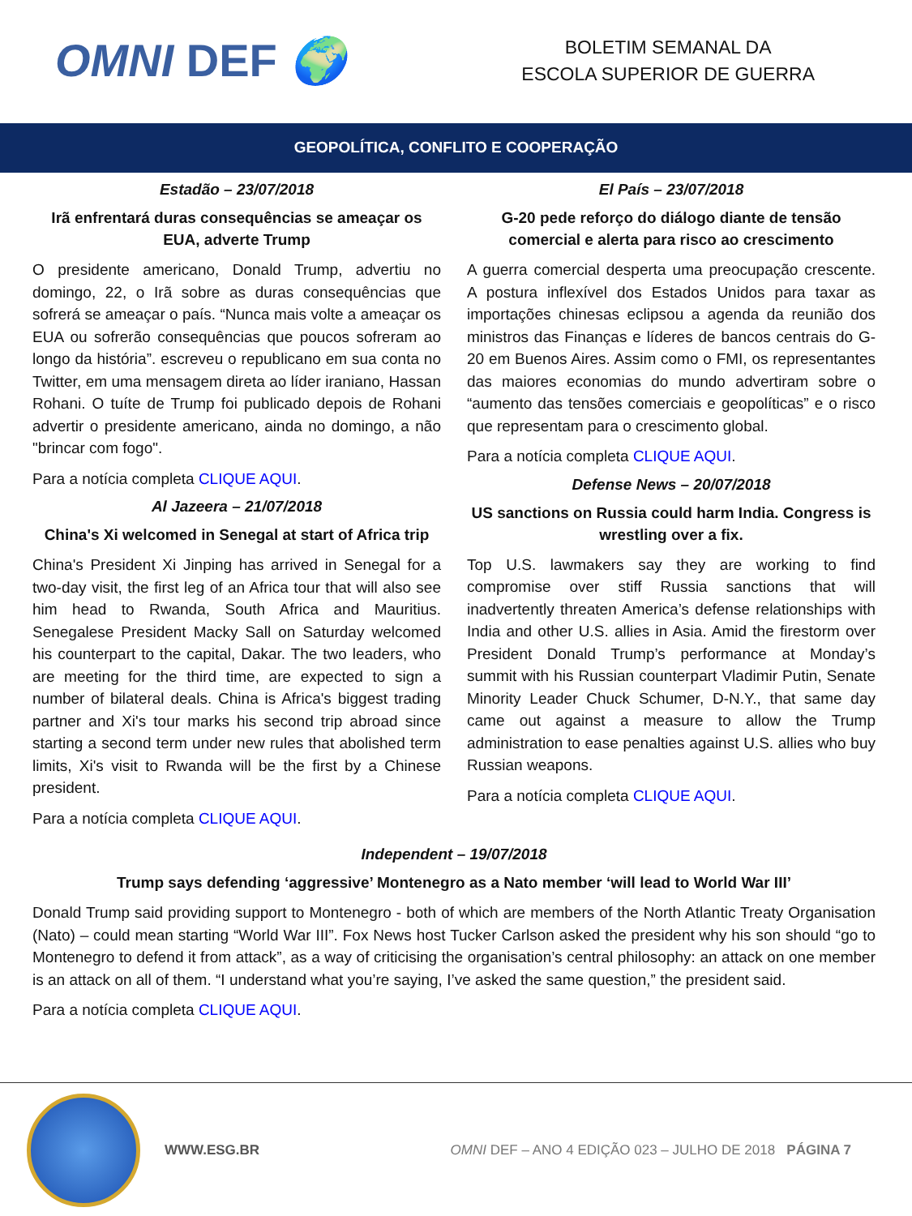OMNI DEF 🌍
BOLETIM SEMANAL DA
ESCOLA SUPERIOR DE GUERRA
GEOPOLÍTICA, CONFLITO E COOPERAÇÃO
Estadão – 23/07/2018
Irã enfrentará duras consequências se ameaçar os EUA, adverte Trump
O presidente americano, Donald Trump, advertiu no domingo, 22, o Irã sobre as duras consequências que sofrerá se ameaçar o país. “Nunca mais volte a ameaçar os EUA ou sofrerão consequências que poucos sofreram ao longo da história”. escreveu o republicano em sua conta no Twitter, em uma mensagem direta ao líder iraniano, Hassan Rohani. O tuíte de Trump foi publicado depois de Rohani advertir o presidente americano, ainda no domingo, a não "brincar com fogo".
Para a notícia completa CLIQUE AQUI.
Al Jazeera – 21/07/2018
China's Xi welcomed in Senegal at start of Africa trip
China's President Xi Jinping has arrived in Senegal for a two-day visit, the first leg of an Africa tour that will also see him head to Rwanda, South Africa and Mauritius. Senegalese President Macky Sall on Saturday welcomed his counterpart to the capital, Dakar. The two leaders, who are meeting for the third time, are expected to sign a number of bilateral deals. China is Africa's biggest trading partner and Xi's tour marks his second trip abroad since starting a second term under new rules that abolished term limits, Xi's visit to Rwanda will be the first by a Chinese president.
Para a notícia completa CLIQUE AQUI.
El País – 23/07/2018
G-20 pede reforço do diálogo diante de tensão comercial e alerta para risco ao crescimento
A guerra comercial desperta uma preocupação crescente. A postura inflexível dos Estados Unidos para taxar as importações chinesas eclipsou a agenda da reunião dos ministros das Finanças e líderes de bancos centrais do G-20 em Buenos Aires. Assim como o FMI, os representantes das maiores economias do mundo advertiram sobre o “aumento das tensões comerciais e geopolíticas” e o risco que representam para o crescimento global.
Para a notícia completa CLIQUE AQUI.
Defense News – 20/07/2018
US sanctions on Russia could harm India. Congress is wrestling over a fix.
Top U.S. lawmakers say they are working to find compromise over stiff Russia sanctions that will inadvertently threaten America’s defense relationships with India and other U.S. allies in Asia. Amid the firestorm over President Donald Trump’s performance at Monday’s summit with his Russian counterpart Vladimir Putin, Senate Minority Leader Chuck Schumer, D-N.Y., that same day came out against a measure to allow the Trump administration to ease penalties against U.S. allies who buy Russian weapons.
Para a notícia completa CLIQUE AQUI.
Independent – 19/07/2018
Trump says defending ‘aggressive’ Montenegro as a Nato member ‘will lead to World War III’
Donald Trump said providing support to Montenegro - both of which are members of the North Atlantic Treaty Organisation (Nato) – could mean starting “World War III”. Fox News host Tucker Carlson asked the president why his son should “go to Montenegro to defend it from attack”, as a way of criticising the organisation’s central philosophy: an attack on one member is an attack on all of them. “I understand what you’re saying, I’ve asked the same question,” the president said.
Para a notícia completa CLIQUE AQUI.
WWW.ESG.BR
OMNI DEF – ANO 4 EDIÇÃO 023 – JULHO DE 2018 PÁGINA 7